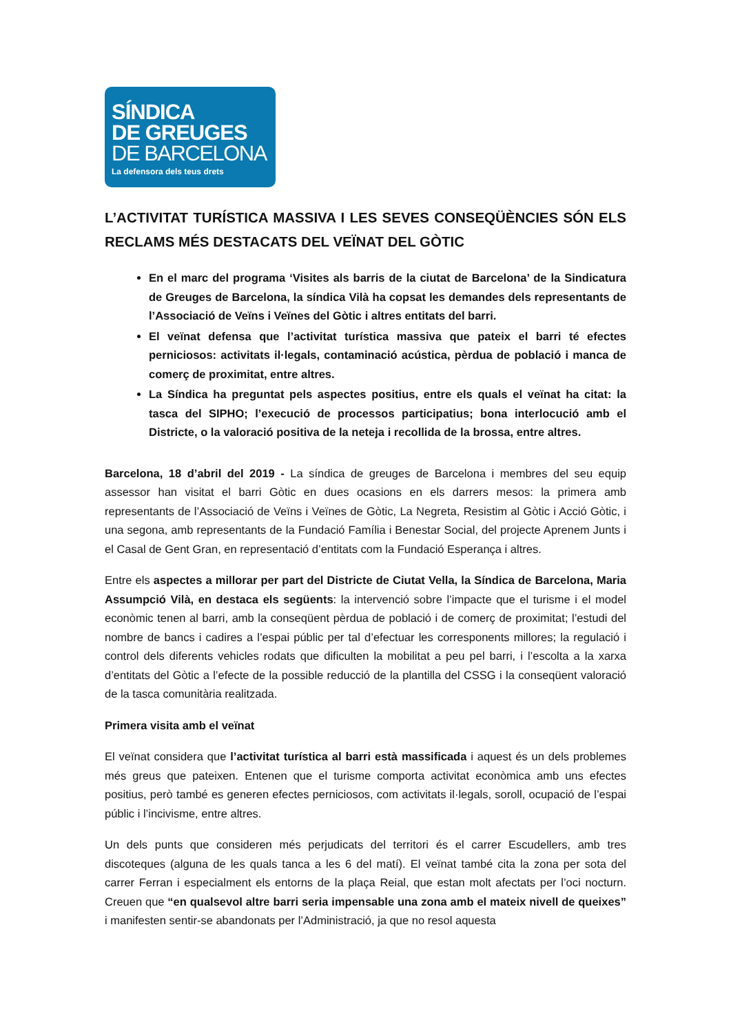SÍNDICA
DE GREUGES
DE BARCELONA
La defensora dels teus drets
L’ACTIVITAT TURÍSTICA MASSIVA I LES SEVES CONSEQÜÈNCIES SÓN ELS RECLAMS MÉS DESTACATS DEL VEÏNAT DEL GÒTIC
En el marc del programa ‘Visites als barris de la ciutat de Barcelona’ de la Sindicatura de Greuges de Barcelona, la síndica Vilà ha copsat les demandes dels representants de l’Associació de Veïns i Veïnes del Gòtic i altres entitats del barri.
El veïnat defensa que l’activitat turística massiva que pateix el barri té efectes perniciosos: activitats il·legals, contaminació acústica, pèrdua de població i manca de comerç de proximitat, entre altres.
La Síndica ha preguntat pels aspectes positius, entre els quals el veïnat ha citat: la tasca del SIPHO; l’execució de processos participatius; bona interlocució amb el Districte, o la valoració positiva de la neteja i recollida de la brossa, entre altres.
Barcelona, 18 d’abril del 2019 - La síndica de greuges de Barcelona i membres del seu equip assessor han visitat el barri Gòtic en dues ocasions en els darrers mesos: la primera amb representants de l’Associació de Veïns i Veïnes de Gòtic, La Negreta, Resistim al Gòtic i Acció Gòtic, i una segona, amb representants de la Fundació Família i Benestar Social, del projecte Aprenem Junts i el Casal de Gent Gran, en representació d’entitats com la Fundació Esperança i altres.
Entre els aspectes a millorar per part del Districte de Ciutat Vella, la Síndica de Barcelona, Maria Assumpció Vilà, en destaca els següents: la intervenció sobre l’impacte que el turisme i el model econòmic tenen al barri, amb la conseqüent pèrdua de població i de comerç de proximitat; l’estudi del nombre de bancs i cadires a l’espai públic per tal d’efectuar les corresponents millores; la regulació i control dels diferents vehicles rodats que dificulten la mobilitat a peu pel barri, i l’escolta a la xarxa d’entitats del Gòtic a l’efecte de la possible reducció de la plantilla del CSSG i la conseqüent valoració de la tasca comunitària realitzada.
Primera visita amb el veïnat
El veïnat considera que l’activitat turística al barri està massificada i aquest és un dels problemes més greus que pateixen. Entenen que el turisme comporta activitat econòmica amb uns efectes positius, però també es generen efectes perniciosos, com activitats il·legals, soroll, ocupació de l’espai públic i l’incivisme, entre altres.
Un dels punts que consideren més perjudicats del territori és el carrer Escudellers, amb tres discoteques (alguna de les quals tanca a les 6 del matí). El veïnat també cita la zona per sota del carrer Ferran i especialment els entorns de la plaça Reial, que estan molt afectats per l’oci nocturn. Creuen que “en qualsevol altre barri seria impensable una zona amb el mateix nivell de queixes” i manifesten sentir-se abandonats per l’Administració, ja que no resol aquesta